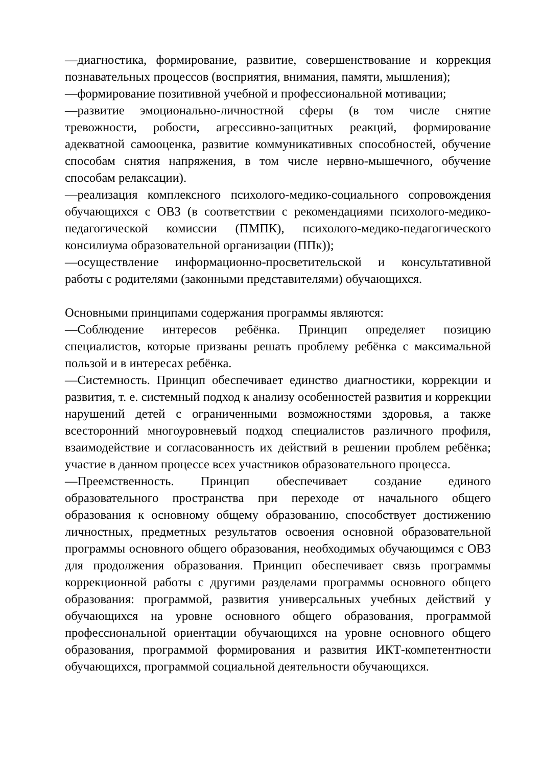—диагностика, формирование, развитие, совершенствование и коррекция познавательных процессов (восприятия, внимания, памяти, мышления);
—формирование позитивной учебной и профессиональной мотивации;
—развитие эмоционально-личностной сферы (в том числе снятие тревожности, робости, агрессивно-защитных реакций, формирование адекватной самооценка, развитие коммуникативных способностей, обучение способам снятия напряжения, в том числе нервно-мышечного, обучение способам релаксации).
—реализация комплексного психолого-медико-социального сопровождения обучающихся с ОВЗ (в соответствии с рекомендациями психолого-медико-педагогической комиссии (ПМПК), психолого-медико-педагогического консилиума образовательной организации (ППк));
—осуществление информационно-просветительской и консультативной работы с родителями (законными представителями) обучающихся.
Основными принципами содержания программы являются:
—Соблюдение интересов ребёнка. Принцип определяет позицию специалистов, которые призваны решать проблему ребёнка с максимальной пользой и в интересах ребёнка.
—Системность. Принцип обеспечивает единство диагностики, коррекции и развития, т. е. системный подход к анализу особенностей развития и коррекции нарушений детей с ограниченными возможностями здоровья, а также всесторонний многоуровневый подход специалистов различного профиля, взаимодействие и согласованность их действий в решении проблем ребёнка; участие в данном процессе всех участников образовательного процесса.
—Преемственность. Принцип обеспечивает создание единого образовательного пространства при переходе от начального общего образования к основному общему образованию, способствует достижению личностных, предметных результатов освоения основной образовательной программы основного общего образования, необходимых обучающимся с ОВЗ для продолжения образования. Принцип обеспечивает связь программы коррекционной работы с другими разделами программы основного общего образования: программой, развития универсальных учебных действий у обучающихся на уровне основного общего образования, программой профессиональной ориентации обучающихся на уровне основного общего образования, программой формирования и развития ИКТ-компетентности обучающихся, программой социальной деятельности обучающихся.